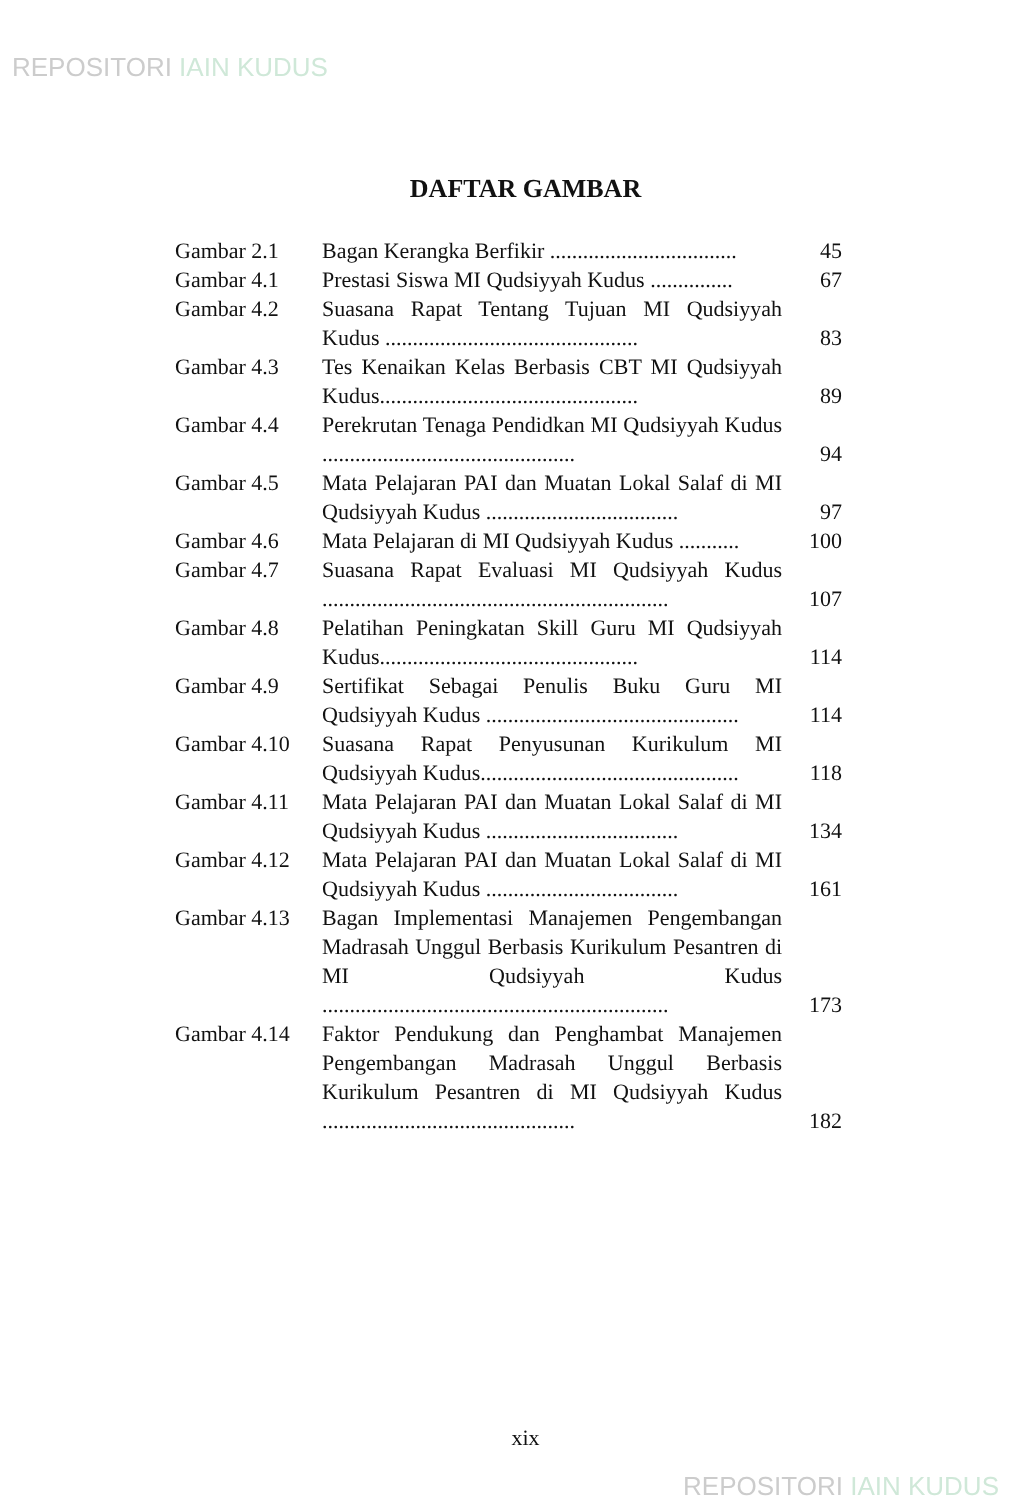REPOSITORI IAIN KUDUS
DAFTAR GAMBAR
| Gambar 2.1 | Bagan Kerangka Berfikir .................................. | 45 |
| Gambar 4.1 | Prestasi Siswa MI Qudsiyyah Kudus ............... | 67 |
| Gambar 4.2 | Suasana Rapat Tentang Tujuan MI Qudsiyyah Kudus .............................................. | 83 |
| Gambar 4.3 | Tes Kenaikan Kelas Berbasis CBT MI Qudsiyyah Kudus............................................... | 89 |
| Gambar 4.4 | Perekrutan Tenaga Pendidkan MI Qudsiyyah Kudus .............................................. | 94 |
| Gambar 4.5 | Mata Pelajaran PAI dan Muatan Lokal Salaf di MI Qudsiyyah Kudus ................................... | 97 |
| Gambar 4.6 | Mata Pelajaran di MI Qudsiyyah Kudus ........... | 100 |
| Gambar 4.7 | Suasana Rapat Evaluasi MI Qudsiyyah Kudus ............................................................... | 107 |
| Gambar 4.8 | Pelatihan Peningkatan Skill Guru MI Qudsiyyah Kudus............................................... | 114 |
| Gambar 4.9 | Sertifikat Sebagai Penulis Buku Guru MI Qudsiyyah Kudus .............................................. | 114 |
| Gambar 4.10 | Suasana Rapat Penyusunan Kurikulum MI Qudsiyyah Kudus............................................... | 118 |
| Gambar 4.11 | Mata Pelajaran PAI dan Muatan Lokal Salaf di MI Qudsiyyah Kudus ................................... | 134 |
| Gambar 4.12 | Mata Pelajaran PAI dan Muatan Lokal Salaf di MI Qudsiyyah Kudus ................................... | 161 |
| Gambar 4.13 | Bagan Implementasi Manajemen Pengembangan Madrasah Unggul Berbasis Kurikulum Pesantren di MI Qudsiyyah Kudus ............................................................... | 173 |
| Gambar 4.14 | Faktor Pendukung dan Penghambat Manajemen Pengembangan Madrasah Unggul Berbasis Kurikulum Pesantren di MI Qudsiyyah Kudus .............................................. | 182 |
xix
REPOSITORI IAIN KUDUS